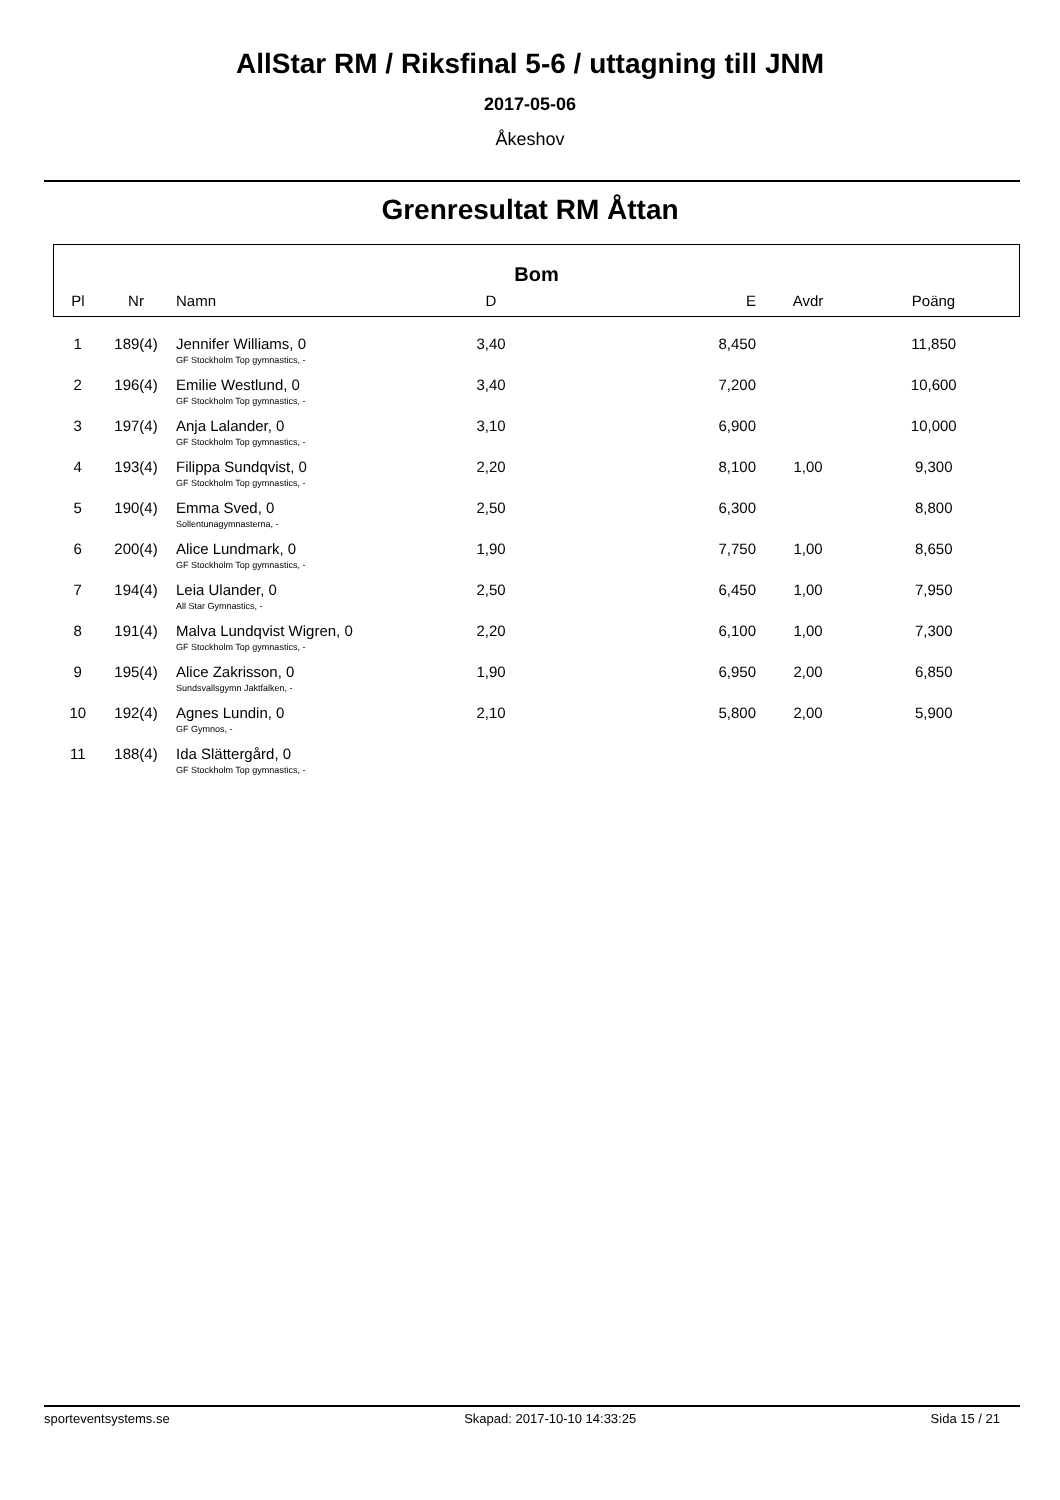AllStar RM / Riksfinal 5-6 / uttagning till JNM
2017-05-06
Åkeshov
Grenresultat RM Åttan
| Bom | | | | | | |
| --- | --- | --- | --- | --- | --- | --- |
| Pl | Nr | Namn | D | E | Avdr | Poäng |
| 1 | 189(4) | Jennifer Williams, 0 GF Stockholm Top gymnastics, - | 3,40 | 8,450 | | 11,850 |
| 2 | 196(4) | Emilie Westlund, 0 GF Stockholm Top gymnastics, - | 3,40 | 7,200 | | 10,600 |
| 3 | 197(4) | Anja Lalander, 0 GF Stockholm Top gymnastics, - | 3,10 | 6,900 | | 10,000 |
| 4 | 193(4) | Filippa Sundqvist, 0 GF Stockholm Top gymnastics, - | 2,20 | 8,100 | 1,00 | 9,300 |
| 5 | 190(4) | Emma Sved, 0 Sollentunagymnasterna, - | 2,50 | 6,300 | | 8,800 |
| 6 | 200(4) | Alice Lundmark, 0 GF Stockholm Top gymnastics, - | 1,90 | 7,750 | 1,00 | 8,650 |
| 7 | 194(4) | Leia Ulander, 0 All Star Gymnastics, - | 2,50 | 6,450 | 1,00 | 7,950 |
| 8 | 191(4) | Malva Lundqvist Wigren, 0 GF Stockholm Top gymnastics, - | 2,20 | 6,100 | 1,00 | 7,300 |
| 9 | 195(4) | Alice Zakrisson, 0 Sundsvallsgymn Jaktfalken, - | 1,90 | 6,950 | 2,00 | 6,850 |
| 10 | 192(4) | Agnes Lundin, 0 GF Gymnos, - | 2,10 | 5,800 | 2,00 | 5,900 |
| 11 | 188(4) | Ida Slättergård, 0 GF Stockholm Top gymnastics, - | | | | |
sporteventsystems.se Skapad: 2017-10-10 14:33:25 Sida 15 / 21